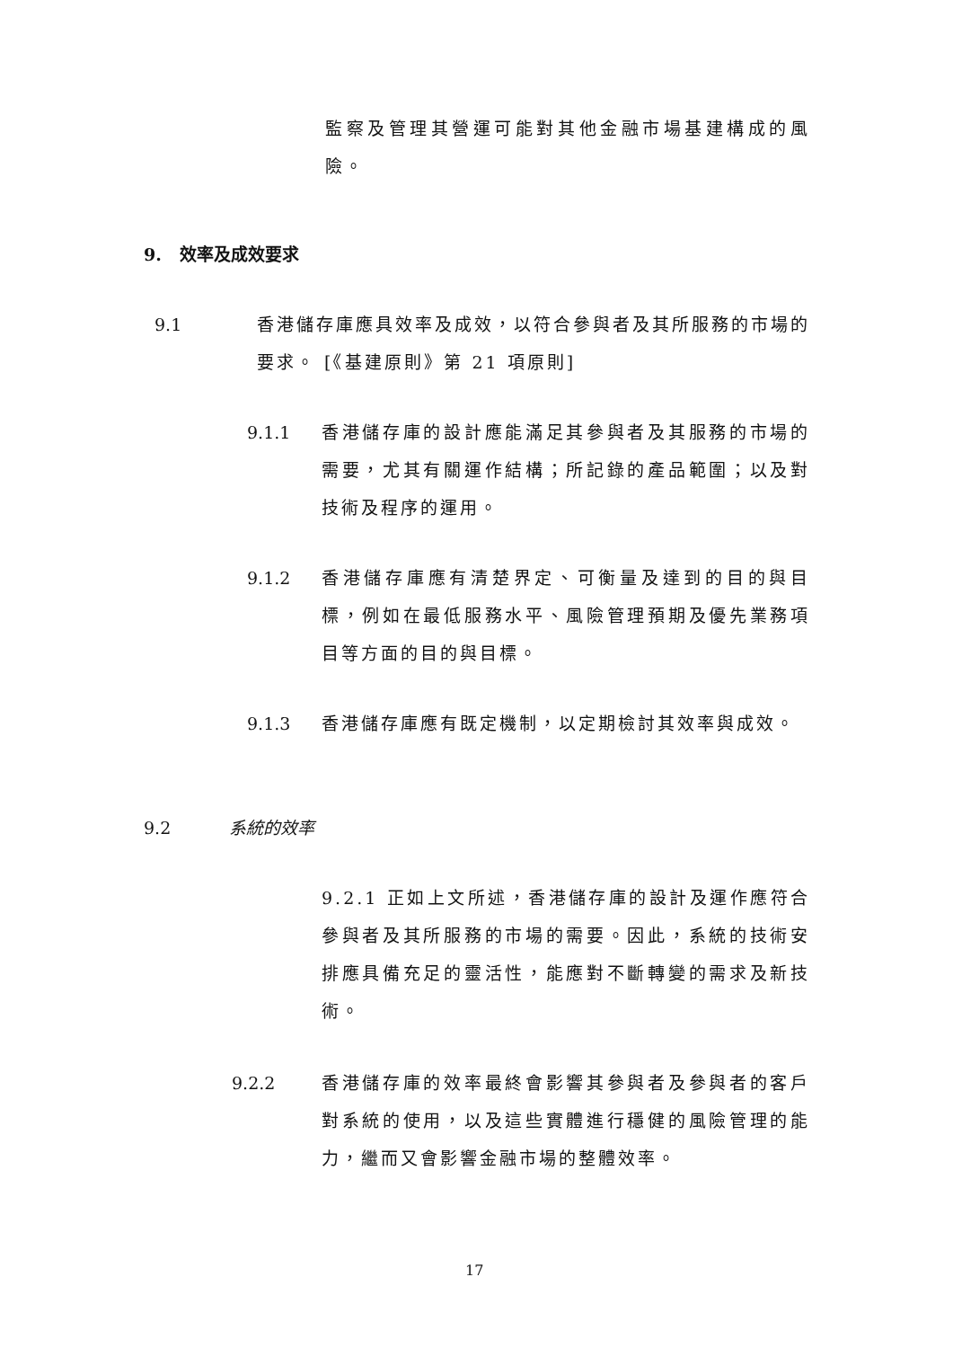監察及管理其營運可能對其他金融市場基建構成的風險。
9. 效率及成效要求
9.1
香港儲存庫應具效率及成效，以符合參與者及其所服務的市場的要求。 [《基建原則》第 21 項原則]
9.1.1
香港儲存庫的設計應能滿足其參與者及其服務的市場的需要，尤其有關運作結構；所記錄的產品範圍；以及對技術及程序的運用。
9.1.2
香港儲存庫應有清楚界定、可衡量及達到的目的與目標，例如在最低服務水平、風險管理預期及優先業務項目等方面的目的與目標。
9.1.3 香港儲存庫應有既定機制，以定期檢討其效率與成效。
9.2 系統的效率
9.2.1 正如上文所述，香港儲存庫的設計及運作應符合參與者及其所服務的市場的需要。因此，系統的技術安排應具備充足的靈活性，能應對不斷轉變的需求及新技術。
9.2.2
香港儲存庫的效率最終會影響其參與者及參與者的客戶對系統的使用，以及這些實體進行穩健的風險管理的能力，繼而又會影響金融市場的整體效率。
17